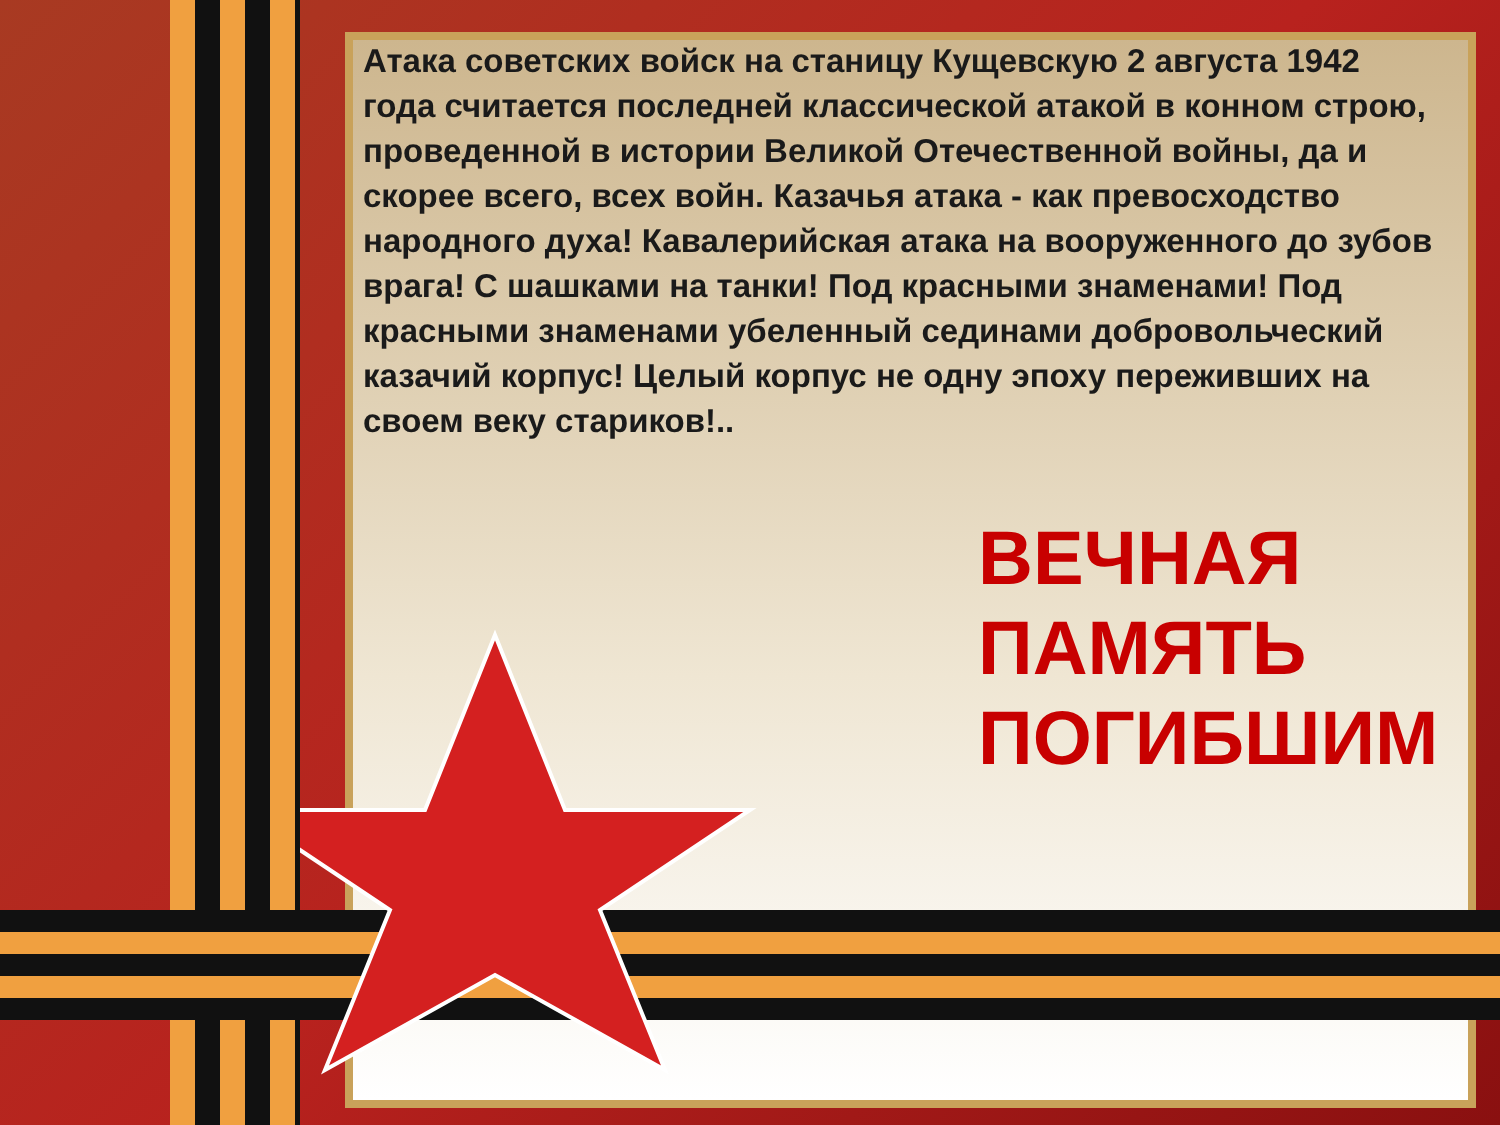Атака советских войск на станицу Кущевскую 2 августа 1942 года считается последней классической атакой в конном строю, проведенной в истории Великой Отечественной войны, да и скорее всего, всех войн. Казачья атака - как превосходство народного духа! Кавалерийская атака на вооруженного до зубов врага! С шашками на танки! Под красными знаменами! Под красными знаменами убеленный сединами добровольческий казачий корпус! Целый корпус не одну эпоху переживших на своем веку стариков!..
ВЕЧНАЯ
ПАМЯТЬ
ПОГИБШИМ